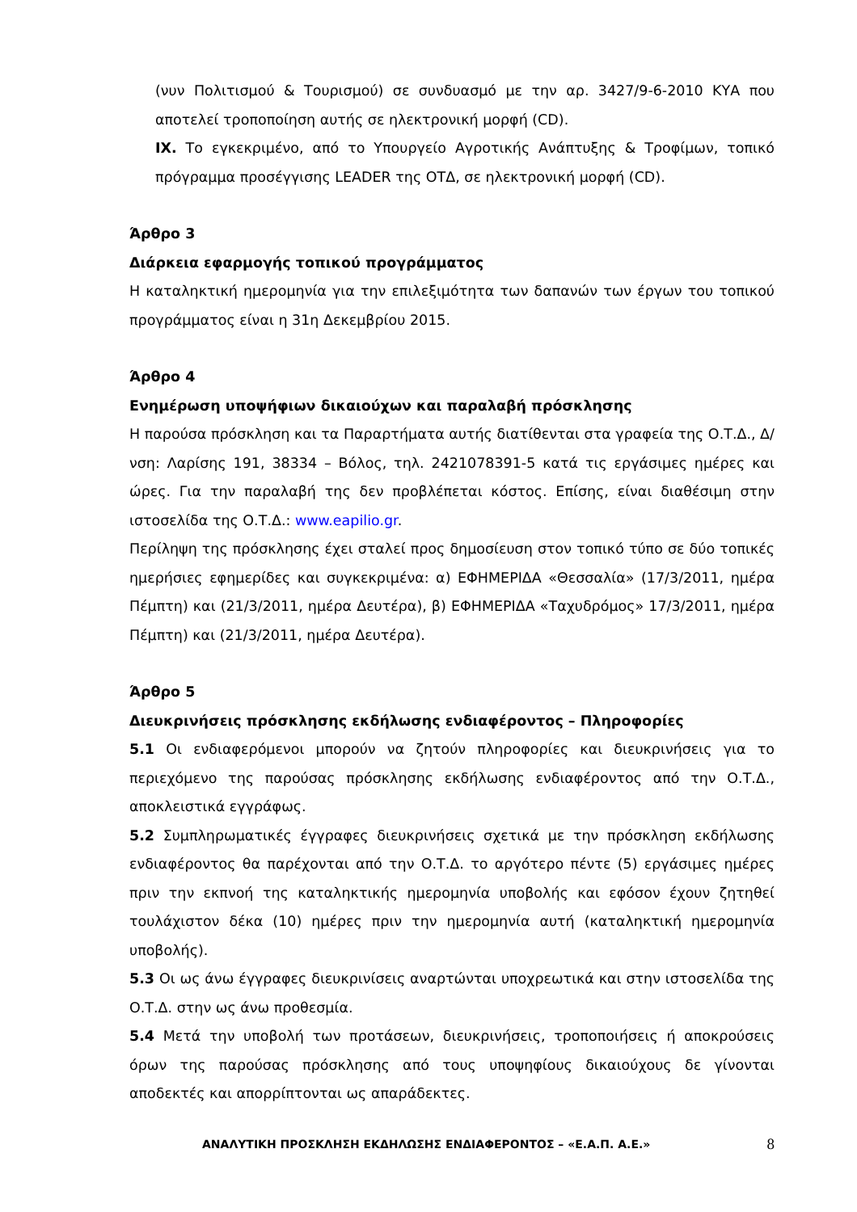(νυν Πολιτισμού & Τουρισμού) σε συνδυασμό με την αρ. 3427/9-6-2010 ΚΥΑ που αποτελεί τροποποίηση αυτής σε ηλεκτρονική μορφή (CD).
IX. Το εγκεκριμένο, από το Υπουργείο Αγροτικής Ανάπτυξης & Τροφίμων, τοπικό πρόγραμμα προσέγγισης LEADER της ΟΤΔ, σε ηλεκτρονική μορφή (CD).
Άρθρο 3
Διάρκεια εφαρμογής τοπικού προγράμματος
Η καταληκτική ημερομηνία για την επιλεξιμότητα των δαπανών των έργων του τοπικού προγράμματος είναι η 31η Δεκεμβρίου 2015.
Άρθρο 4
Ενημέρωση υποψήφιων δικαιούχων και παραλαβή πρόσκλησης
Η παρούσα πρόσκληση και τα Παραρτήματα αυτής διατίθενται στα γραφεία της Ο.Τ.Δ., Δ/νση: Λαρίσης 191, 38334 – Βόλος, τηλ. 2421078391-5 κατά τις εργάσιμες ημέρες και ώρες. Για την παραλαβή της δεν προβλέπεται κόστος. Επίσης, είναι διαθέσιμη στην ιστοσελίδα της Ο.Τ.Δ.: www.eapilio.gr.
Περίληψη της πρόσκλησης έχει σταλεί προς δημοσίευση στον τοπικό τύπο σε δύο τοπικές ημερήσιες εφημερίδες και συγκεκριμένα: α) ΕΦΗΜΕΡΙΔΑ «Θεσσαλία» (17/3/2011, ημέρα Πέμπτη) και (21/3/2011, ημέρα Δευτέρα), β) ΕΦΗΜΕΡΙΔΑ «Ταχυδρόμος» 17/3/2011, ημέρα Πέμπτη) και (21/3/2011, ημέρα Δευτέρα).
Άρθρο 5
Διευκρινήσεις πρόσκλησης εκδήλωσης ενδιαφέροντος – Πληροφορίες
5.1 Οι ενδιαφερόμενοι μπορούν να ζητούν πληροφορίες και διευκρινήσεις για το περιεχόμενο της παρούσας πρόσκλησης εκδήλωσης ενδιαφέροντος από την Ο.Τ.Δ., αποκλειστικά εγγράφως.
5.2 Συμπληρωματικές έγγραφες διευκρινήσεις σχετικά με την πρόσκληση εκδήλωσης ενδιαφέροντος θα παρέχονται από την Ο.Τ.Δ. το αργότερο πέντε (5) εργάσιμες ημέρες πριν την εκπνοή της καταληκτικής ημερομηνία υποβολής και εφόσον έχουν ζητηθεί τουλάχιστον δέκα (10) ημέρες πριν την ημερομηνία αυτή (καταληκτική ημερομηνία υποβολής).
5.3 Οι ως άνω έγγραφες διευκρινίσεις αναρτώνται υποχρεωτικά και στην ιστοσελίδα της Ο.Τ.Δ. στην ως άνω προθεσμία.
5.4 Μετά την υποβολή των προτάσεων, διευκρινήσεις, τροποποιήσεις ή αποκρούσεις όρων της παρούσας πρόσκλησης από τους υποψηφίους δικαιούχους δε γίνονται αποδεκτές και απορρίπτονται ως απαράδεκτες.
ΑΝΑΛΥΤΙΚΗ ΠΡΟΣΚΛΗΣΗ ΕΚΔΗΛΩΣΗΣ ΕΝΔΙΑΦΕΡΟΝΤΟΣ – «Ε.Α.Π. Α.Ε.» 8